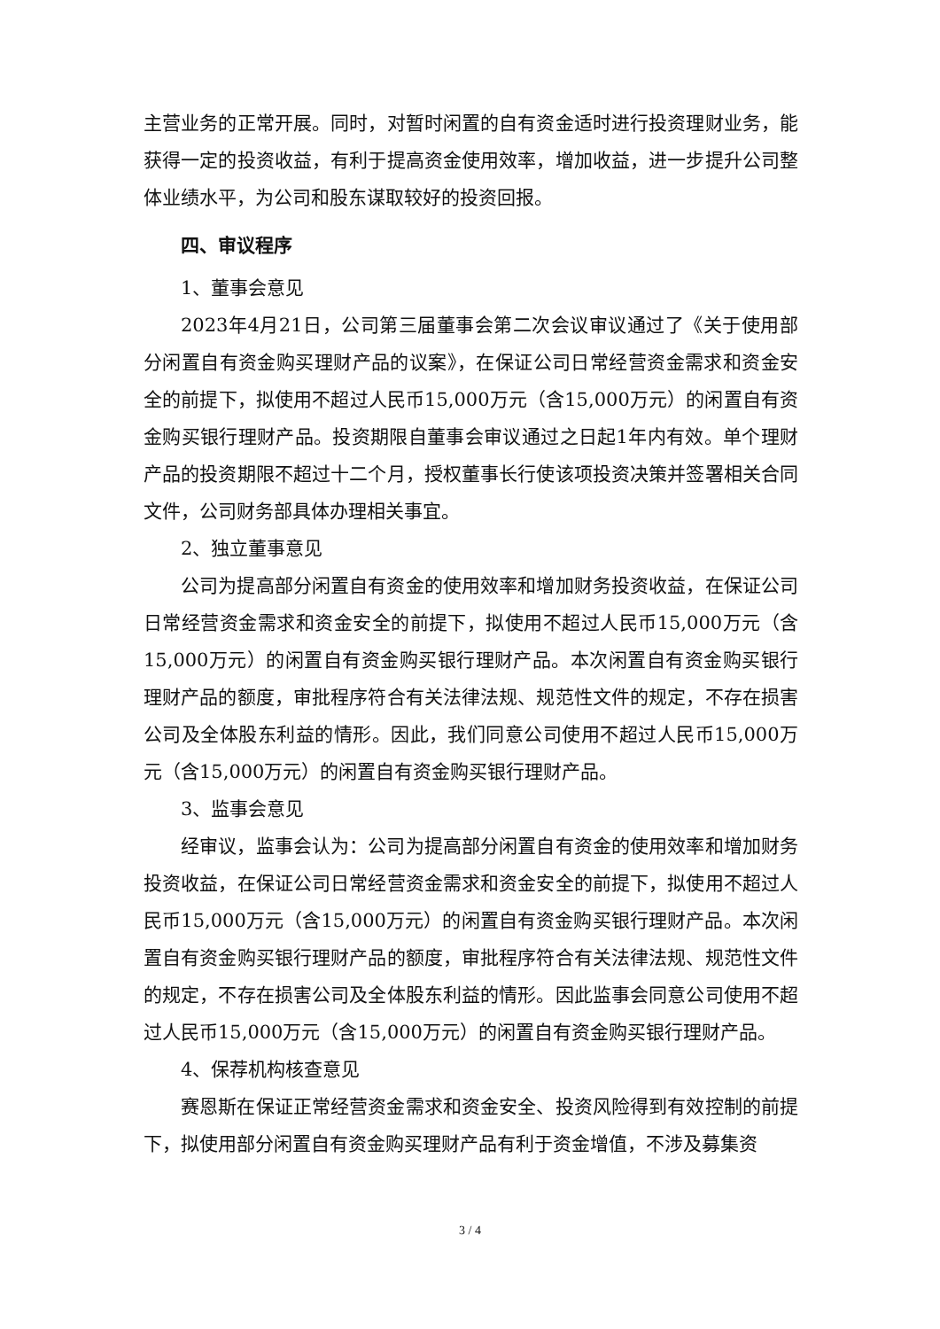主营业务的正常开展。同时，对暂时闲置的自有资金适时进行投资理财业务，能获得一定的投资收益，有利于提高资金使用效率，增加收益，进一步提升公司整体业绩水平，为公司和股东谋取较好的投资回报。
四、审议程序
1、董事会意见
2023年4月21日，公司第三届董事会第二次会议审议通过了《关于使用部分闲置自有资金购买理财产品的议案》，在保证公司日常经营资金需求和资金安全的前提下，拟使用不超过人民币15,000万元（含15,000万元）的闲置自有资金购买银行理财产品。投资期限自董事会审议通过之日起1年内有效。单个理财产品的投资期限不超过十二个月，授权董事长行使该项投资决策并签署相关合同文件，公司财务部具体办理相关事宜。
2、独立董事意见
公司为提高部分闲置自有资金的使用效率和增加财务投资收益，在保证公司日常经营资金需求和资金安全的前提下，拟使用不超过人民币15,000万元（含15,000万元）的闲置自有资金购买银行理财产品。本次闲置自有资金购买银行理财产品的额度，审批程序符合有关法律法规、规范性文件的规定，不存在损害公司及全体股东利益的情形。因此，我们同意公司使用不超过人民币15,000万元（含15,000万元）的闲置自有资金购买银行理财产品。
3、监事会意见
经审议，监事会认为：公司为提高部分闲置自有资金的使用效率和增加财务投资收益，在保证公司日常经营资金需求和资金安全的前提下，拟使用不超过人民币15,000万元（含15,000万元）的闲置自有资金购买银行理财产品。本次闲置自有资金购买银行理财产品的额度，审批程序符合有关法律法规、规范性文件的规定，不存在损害公司及全体股东利益的情形。因此监事会同意公司使用不超过人民币15,000万元（含15,000万元）的闲置自有资金购买银行理财产品。
4、保荐机构核查意见
赛恩斯在保证正常经营资金需求和资金安全、投资风险得到有效控制的前提下，拟使用部分闲置自有资金购买理财产品有利于资金增值，不涉及募集资
3 / 4